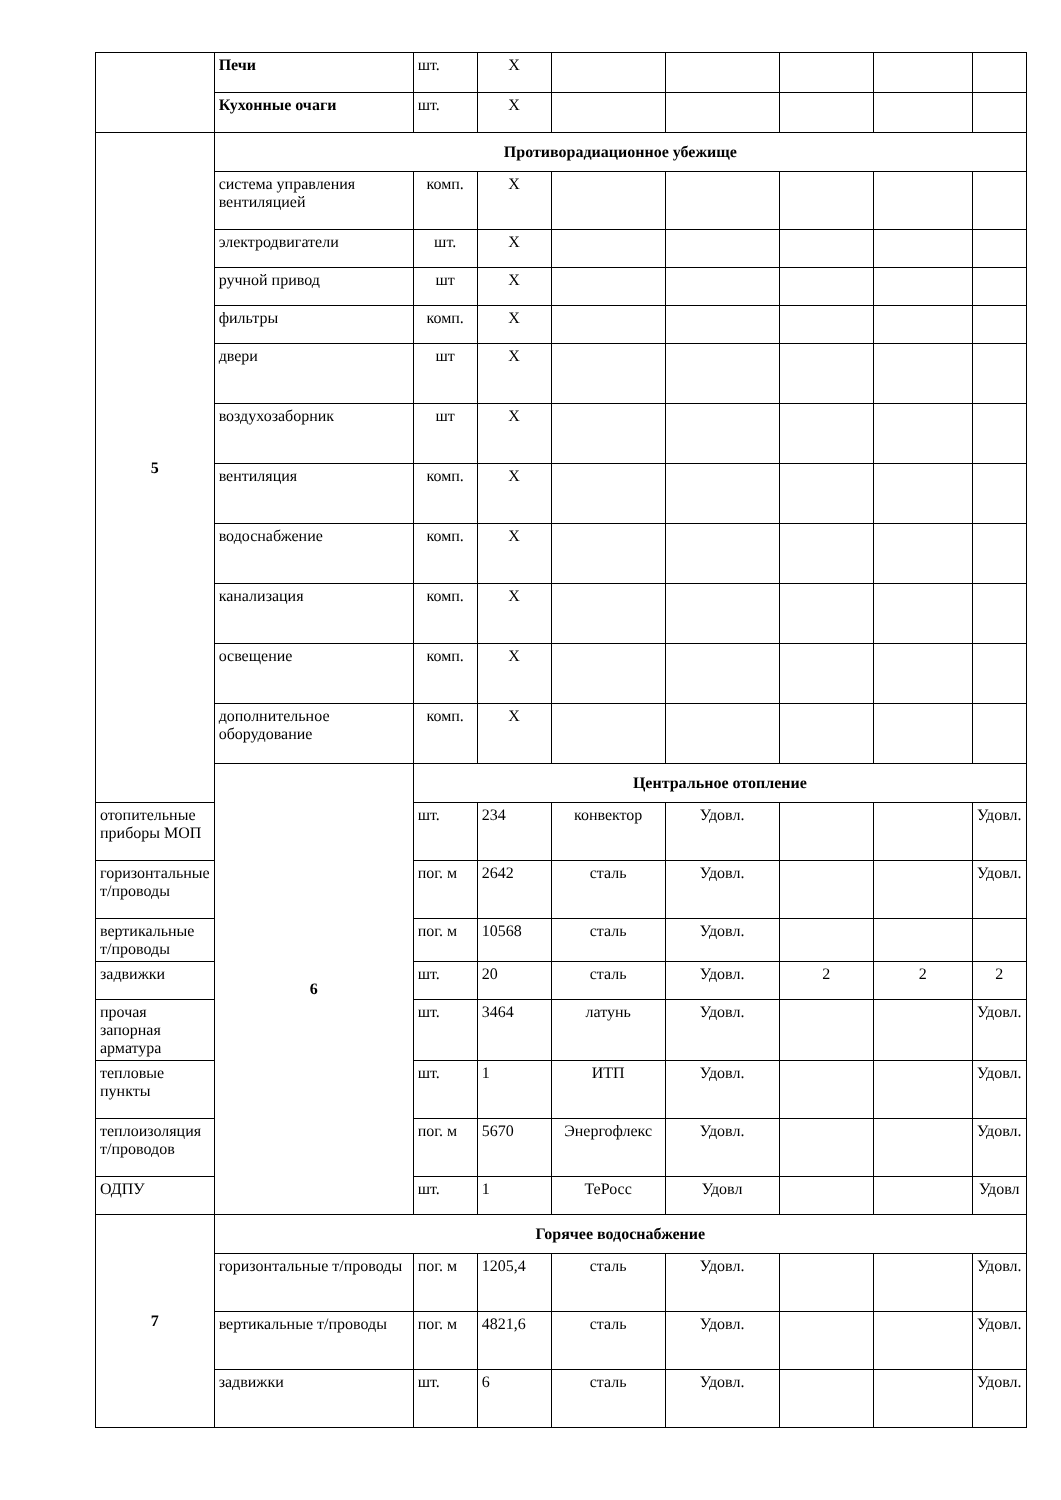| | Печи | шт. | X | | | | | |
| | Кухонные очаги | шт. | X | | | | | |
| 5 | Противорадиационное убежище | | | | | | | |
| | система управления вентиляцией | комп. | X | | | | | |
| | электродвигатели | шт. | X | | | | | |
| | ручной привод | шт | X | | | | | |
| | фильтры | комп. | X | | | | | |
| | двери | шт | X | | | | | |
| | воздухозаборник | шт | X | | | | | |
| | вентиляция | комп. | X | | | | | |
| | водоснабжение | комп. | X | | | | | |
| | канализация | комп. | X | | | | | |
| | освещение | комп. | X | | | | | |
| | дополнительное оборудование | комп. | X | | | | | |
| | 6 | Центральное отопление | | | | | | |
| отопительные приборы МОП | | шт. | 234 | конвектор | Удовл. | | | Удовл. |
| горизонтальные т/проводы | | пог. м | 2642 | сталь | Удовл. | | | Удовл. |
| вертикальные т/проводы | | пог. м | 10568 | сталь | Удовл. | | | |
| задвижки | | шт. | 20 | сталь | Удовл. | 2 | 2 | 2 |
| прочая запорная арматура | | шт. | 3464 | латунь | Удовл. | | | Удовл. |
| тепловые пункты | | шт. | 1 | ИТП | Удовл. | | | Удовл. |
| теплоизоляция т/проводов | | пог. м | 5670 | Энергофлекс | Удовл. | | | Удовл. |
| ОДПУ | | шт. | 1 | ТеРосс | Удовл | | | Удовл |
| 7 | Горячее водоснабжение | | | | | | | |
| | горизонтальные т/проводы | пог. м | 1205,4 | сталь | Удовл. | | | Удовл. |
| | вертикальные т/проводы | пог. м | 4821,6 | сталь | Удовл. | | | Удовл. |
| | задвижки | шт. | 6 | сталь | Удовл. | | | Удовл. |